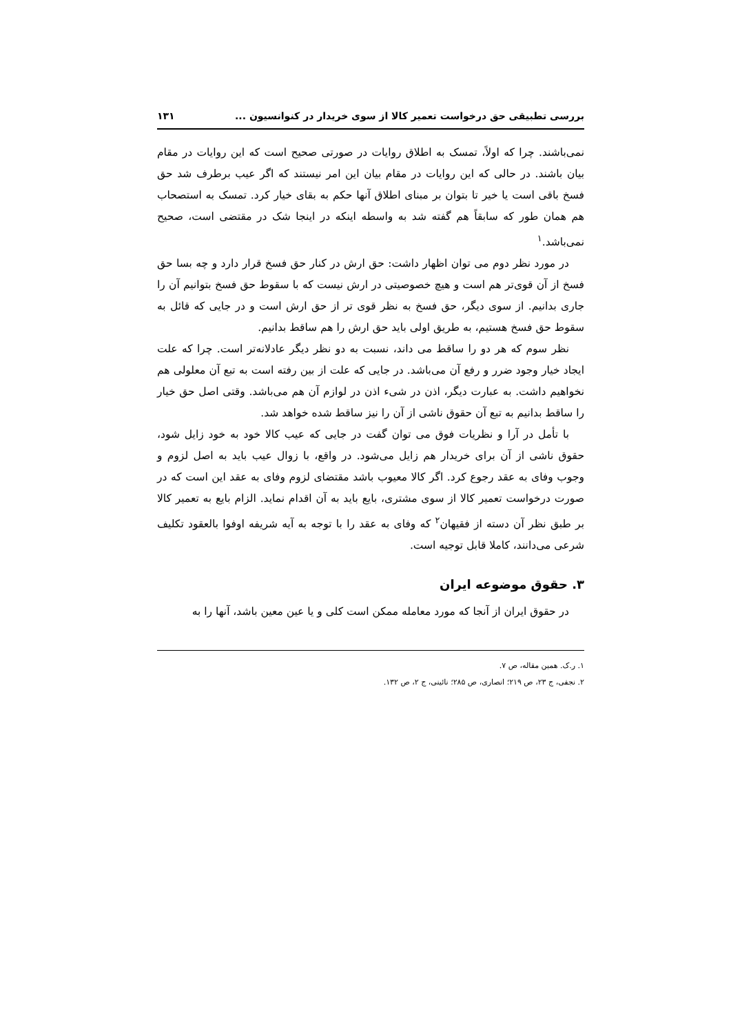بررسی تطبیقی حق درخواست تعمیر کالا از سوی خریدار در کنوانسیون ... ۱۳۱
نمی‌باشند. چرا که اولاً، تمسک به اطلاق روایات در صورتی صحیح است که این روایات در مقام بیان باشند. در حالی که این روایات در مقام بیان این امر نیستند که اگر عیب برطرف شد حق فسخ باقی است یا خیر تا بتوان بر مبنای اطلاق آنها حکم به بقای خیار کرد. تمسک به استصحاب هم همان طور که سابقاً هم گفته شد به واسطه اینکه در اینجا شک در مقتضی است، صحیح نمی‌باشد.<sup>۱</sup>
در مورد نظر دوم می توان اظهار داشت: حق ارش در کنار حق فسخ قرار دارد و چه بسا حق فسخ از آن قوی‌تر هم است و هیچ خصوصیتی در ارش نیست که با سقوط حق فسخ بتوانیم آن را جاری بدانیم. از سوی دیگر، حق فسخ به نظر قوی تر از حق ارش است و در جایی که قائل به سقوط حق فسخ هستیم، به طریق اولی باید حق ارش را هم ساقط بدانیم.
نظر سوم که هر دو را ساقط می داند، نسبت به دو نظر دیگر عادلانه‌تر است. چرا که علت ایجاد خیار وجود ضرر و رفع آن می‌باشد. در جایی که علت از بین رفته است به تبع آن معلولی هم نخواهیم داشت. به عبارت دیگر، اذن در شیء اذن در لوازم آن هم می‌باشد. وقتی اصل حق خیار را ساقط بدانیم به تبع آن حقوق ناشی از آن را نیز ساقط شده خواهد شد.
با تأمل در آرا و نظریات فوق می توان گفت در جایی که عیب کالا خود به خود زایل شود، حقوق ناشی از آن برای خریدار هم زایل می‌شود. در واقع، با زوال عیب باید به اصل لزوم و وجوب وفای به عقد رجوع کرد. اگر کالا معیوب باشد مقتضای لزوم وفای به عقد این است که در صورت درخواست تعمیر کالا از سوی مشتری، بایع باید به آن اقدام نماید. الزام بایع به تعمیر کالا بر طبق نظر آن دسته از فقیهان<sup>۲</sup> که وفای به عقد را با توجه به آیه شریفه اوفوا بالعقود تکلیف شرعی می‌دانند، کاملا قابل توجیه است.
۳. حقوق موضوعه ایران
در حقوق ایران از آنجا که مورد معامله ممکن است کلی و یا عین معین باشد، آنها را به
۱. ر.ک. همین مقاله، ص ۷.
۲. نجفی، ج ۲۳، ص ۲۱۹؛ انصاری، ص ۲۸۵؛ نائینی، ج ۲، ص ۱۳۲.